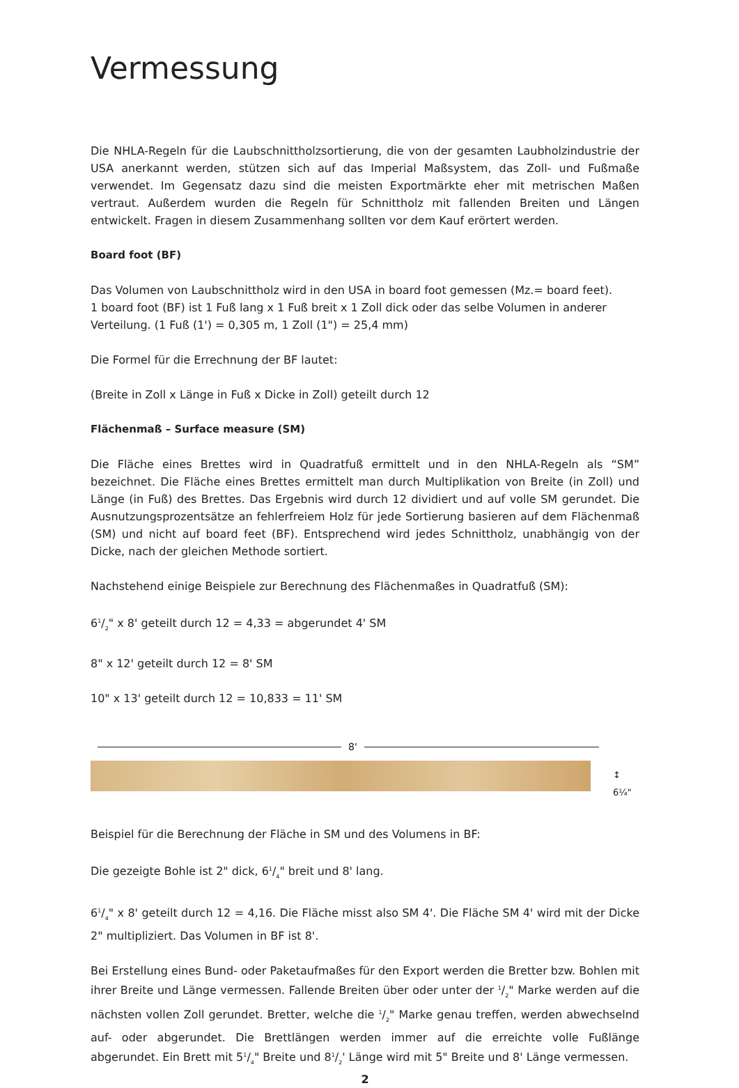Vermessung
Die NHLA-Regeln für die Laubschnittholzsortierung, die von der gesamten Laubholzindustrie der USA anerkannt werden, stützen sich auf das Imperial Maßsystem, das Zoll- und Fußmaße verwendet. Im Gegensatz dazu sind die meisten Exportmärkte eher mit metrischen Maßen vertraut. Außerdem wurden die Regeln für Schnittholz mit fallenden Breiten und Längen entwickelt. Fragen in diesem Zusammenhang sollten vor dem Kauf erörtert werden.
Board foot (BF)
Das Volumen von Laubschnittholz wird in den USA in board foot gemessen (Mz.= board feet).
1 board foot (BF) ist 1 Fuß lang x 1 Fuß breit x 1 Zoll dick oder das selbe Volumen in anderer Verteilung. (1 Fuß (1') = 0,305 m, 1 Zoll (1") = 25,4 mm)
Die Formel für die Errechnung der BF lautet:
(Breite in Zoll x Länge in Fuß x Dicke in Zoll) geteilt durch 12
Flächenmaß – Surface measure (SM)
Die Fläche eines Brettes wird in Quadratfuß ermittelt und in den NHLA-Regeln als “SM” bezeichnet. Die Fläche eines Brettes ermittelt man durch Multiplikation von Breite (in Zoll) und Länge (in Fuß) des Brettes. Das Ergebnis wird durch 12 dividiert und auf volle SM gerundet. Die Ausnutzungsprozentsätze an fehlerfreiem Holz für jede Sortierung basieren auf dem Flächenmaß (SM) und nicht auf board feet (BF). Entsprechend wird jedes Schnittholz, unabhängig von der Dicke, nach der gleichen Methode sortiert.
Nachstehend einige Beispiele zur Berechnung des Flächenmaßes in Quadratfuß (SM):
61/2" x 8' geteilt durch 12 = 4,33 = abgerundet 4' SM
8" x 12' geteilt durch 12 = 8' SM
10" x 13' geteilt durch 12 = 10,833 = 11' SM
8'
↕ 6¼"
Beispiel für die Berechnung der Fläche in SM und des Volumens in BF:
Die gezeigte Bohle ist 2" dick, 61/4" breit und 8' lang.
61/4" x 8' geteilt durch 12 = 4,16. Die Fläche misst also SM 4'. Die Fläche SM 4' wird mit der Dicke 2" multipliziert. Das Volumen in BF ist 8'.
Bei Erstellung eines Bund- oder Paketaufmaßes für den Export werden die Bretter bzw. Bohlen mit ihrer Breite und Länge vermessen. Fallende Breiten über oder unter der 1/2" Marke werden auf die nächsten vollen Zoll gerundet. Bretter, welche die 1/2" Marke genau treffen, werden abwechselnd auf- oder abgerundet. Die Brettlängen werden immer auf die erreichte volle Fußlänge abgerundet. Ein Brett mit 51/4" Breite und 81/2' Länge wird mit 5" Breite und 8' Länge vermessen.
2